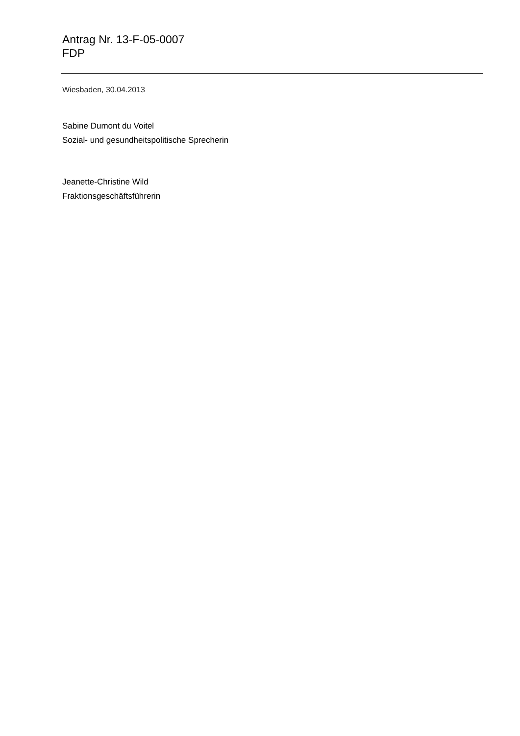Antrag Nr. 13-F-05-0007
FDP
Wiesbaden, 30.04.2013
Sabine Dumont du Voitel
Sozial- und gesundheitspolitische Sprecherin
Jeanette-Christine Wild
Fraktionsgeschäftsführerin